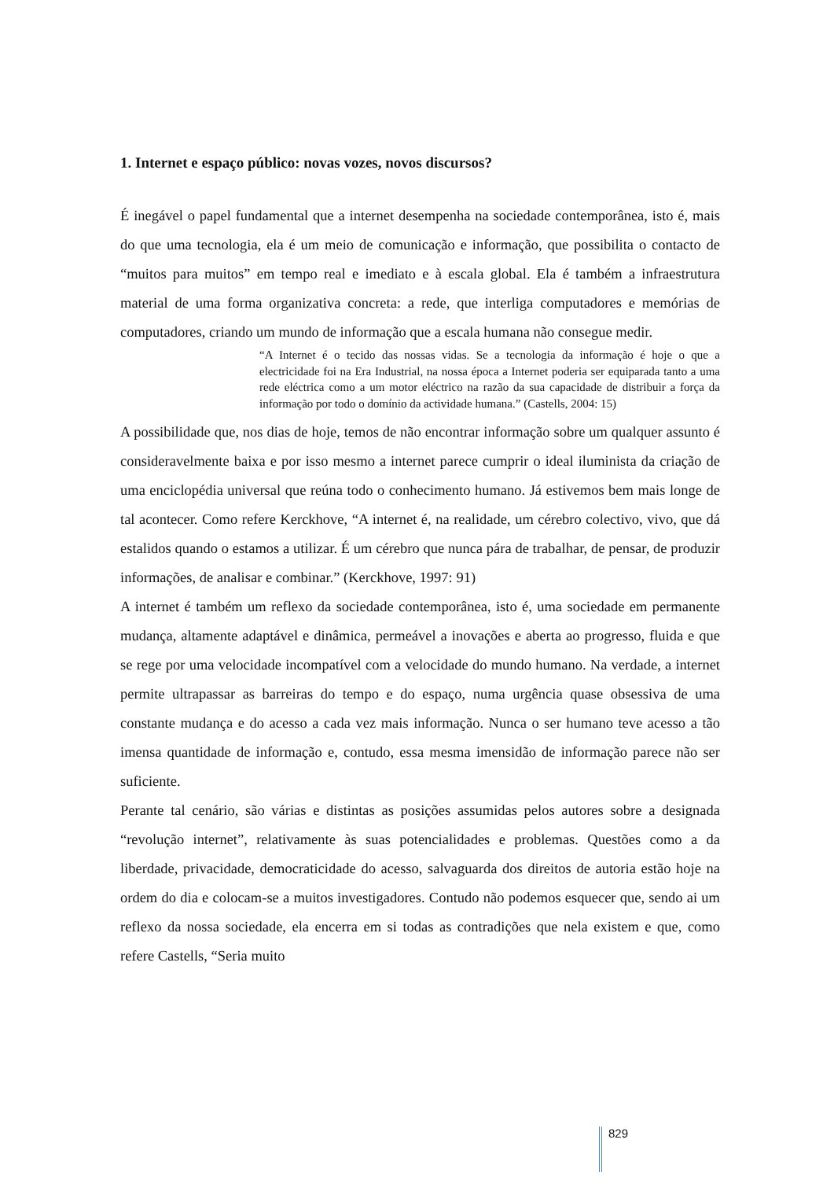1. Internet e espaço público: novas vozes, novos discursos?
É inegável o papel fundamental que a internet desempenha na sociedade contemporânea, isto é, mais do que uma tecnologia, ela é um meio de comunicação e informação, que possibilita o contacto de “muitos para muitos” em tempo real e imediato e à escala global. Ela é também a infraestrutura material de uma forma organizativa concreta: a rede, que interliga computadores e memórias de computadores, criando um mundo de informação que a escala humana não consegue medir.
“A Internet é o tecido das nossas vidas. Se a tecnologia da informação é hoje o que a electricidade foi na Era Industrial, na nossa época a Internet poderia ser equiparada tanto a uma rede eléctrica como a um motor eléctrico na razão da sua capacidade de distribuir a força da informação por todo o domínio da actividade humana.” (Castells, 2004: 15)
A possibilidade que, nos dias de hoje, temos de não encontrar informação sobre um qualquer assunto é consideravelmente baixa e por isso mesmo a internet parece cumprir o ideal iluminista da criação de uma enciclopédia universal que reúna todo o conhecimento humano. Já estivemos bem mais longe de tal acontecer. Como refere Kerckhove, “A internet é, na realidade, um cérebro colectivo, vivo, que dá estalidos quando o estamos a utilizar. É um cérebro que nunca pára de trabalhar, de pensar, de produzir informações, de analisar e combinar.” (Kerckhove, 1997: 91)
A internet é também um reflexo da sociedade contemporânea, isto é, uma sociedade em permanente mudança, altamente adaptável e dinâmica, permeável a inovações e aberta ao progresso, fluida e que se rege por uma velocidade incompatível com a velocidade do mundo humano. Na verdade, a internet permite ultrapassar as barreiras do tempo e do espaço, numa urgência quase obsessiva de uma constante mudança e do acesso a cada vez mais informação. Nunca o ser humano teve acesso a tão imensa quantidade de informação e, contudo, essa mesma imensidão de informação parece não ser suficiente.
Perante tal cenário, são várias e distintas as posições assumidas pelos autores sobre a designada “revolução internet”, relativamente às suas potencialidades e problemas. Questões como a da liberdade, privacidade, democraticidade do acesso, salvaguarda dos direitos de autoria estão hoje na ordem do dia e colocam-se a muitos investigadores. Contudo não podemos esquecer que, sendo ai um reflexo da nossa sociedade, ela encerra em si todas as contradições que nela existem e que, como refere Castells, “Seria muito
829